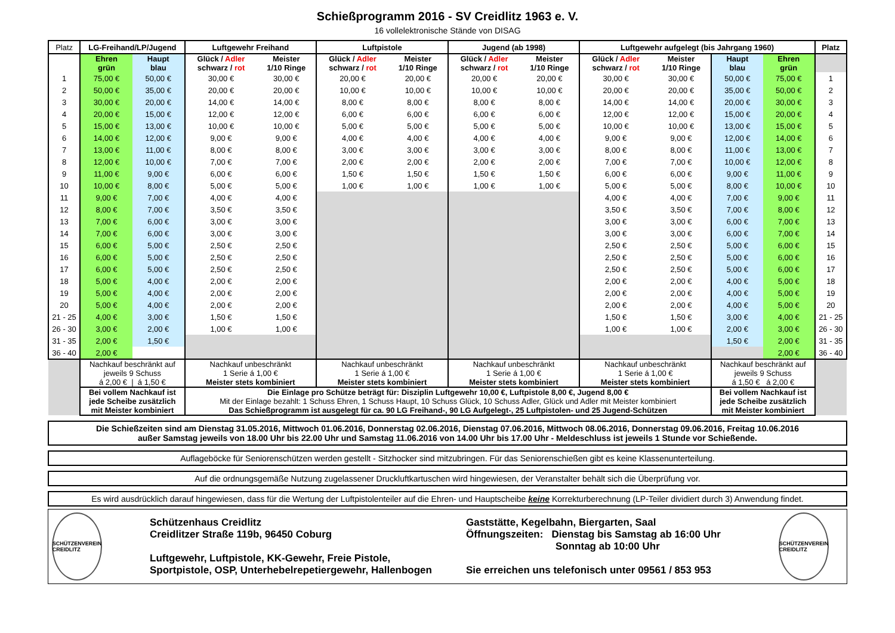Schießprogramm 2016 - SV Creidlitz 1963 e. V.
16 vollelektronische Stände von DISAG
| Platz | LG-Freihand/LP/Jugend | | Luftgewehr Freihand | | Luftpistole | | Jugend (ab 1998) | | Luftgewehr aufgelegt (bis Jahrgang 1960) | | | | Platz |
| --- | --- | --- | --- | --- | --- | --- | --- | --- | --- | --- | --- | --- | --- |
| | Ehren grün | Haupt blau | Glück / Adler schwarz / rot | Meister 1/10 Ringe | Glück / Adler schwarz / rot | Meister 1/10 Ringe | Glück / Adler schwarz / rot | Meister 1/10 Ringe | Glück / Adler schwarz / rot | Meister 1/10 Ringe | Haupt blau | Ehren grün | |
| 1 | 75,00 € | 50,00 € | 30,00 € | 30,00 € | 20,00 € | 20,00 € | 20,00 € | 20,00 € | 30,00 € | 30,00 € | 50,00 € | 75,00 € | 1 |
| 2 | 50,00 € | 35,00 € | 20,00 € | 20,00 € | 10,00 € | 10,00 € | 10,00 € | 10,00 € | 20,00 € | 20,00 € | 35,00 € | 50,00 € | 2 |
| 3 | 30,00 € | 20,00 € | 14,00 € | 14,00 € | 8,00 € | 8,00 € | 8,00 € | 8,00 € | 14,00 € | 14,00 € | 20,00 € | 30,00 € | 3 |
| 4 | 20,00 € | 15,00 € | 12,00 € | 12,00 € | 6,00 € | 6,00 € | 6,00 € | 6,00 € | 12,00 € | 12,00 € | 15,00 € | 20,00 € | 4 |
| 5 | 15,00 € | 13,00 € | 10,00 € | 10,00 € | 5,00 € | 5,00 € | 5,00 € | 5,00 € | 10,00 € | 10,00 € | 13,00 € | 15,00 € | 5 |
| 6 | 14,00 € | 12,00 € | 9,00 € | 9,00 € | 4,00 € | 4,00 € | 4,00 € | 4,00 € | 9,00 € | 9,00 € | 12,00 € | 14,00 € | 6 |
| 7 | 13,00 € | 11,00 € | 8,00 € | 8,00 € | 3,00 € | 3,00 € | 3,00 € | 3,00 € | 8,00 € | 8,00 € | 11,00 € | 13,00 € | 7 |
| 8 | 12,00 € | 10,00 € | 7,00 € | 7,00 € | 2,00 € | 2,00 € | 2,00 € | 2,00 € | 7,00 € | 7,00 € | 10,00 € | 12,00 € | 8 |
| 9 | 11,00 € | 9,00 € | 6,00 € | 6,00 € | 1,50 € | 1,50 € | 1,50 € | 1,50 € | 6,00 € | 6,00 € | 9,00 € | 11,00 € | 9 |
| 10 | 10,00 € | 8,00 € | 5,00 € | 5,00 € | 1,00 € | 1,00 € | 1,00 € | 1,00 € | 5,00 € | 5,00 € | 8,00 € | 10,00 € | 10 |
| 11 | 9,00 € | 7,00 € | 4,00 € | 4,00 € | | | | | 4,00 € | 4,00 € | 7,00 € | 9,00 € | 11 |
| 12 | 8,00 € | 7,00 € | 3,50 € | 3,50 € | | | | | 3,50 € | 3,50 € | 7,00 € | 8,00 € | 12 |
| 13 | 7,00 € | 6,00 € | 3,00 € | 3,00 € | | | | | 3,00 € | 3,00 € | 6,00 € | 7,00 € | 13 |
| 14 | 7,00 € | 6,00 € | 3,00 € | 3,00 € | | | | | 3,00 € | 3,00 € | 6,00 € | 7,00 € | 14 |
| 15 | 6,00 € | 5,00 € | 2,50 € | 2,50 € | | | | | 2,50 € | 2,50 € | 5,00 € | 6,00 € | 15 |
| 16 | 6,00 € | 5,00 € | 2,50 € | 2,50 € | | | | | 2,50 € | 2,50 € | 5,00 € | 6,00 € | 16 |
| 17 | 6,00 € | 5,00 € | 2,50 € | 2,50 € | | | | | 2,50 € | 2,50 € | 5,00 € | 6,00 € | 17 |
| 18 | 5,00 € | 4,00 € | 2,00 € | 2,00 € | | | | | 2,00 € | 2,00 € | 4,00 € | 5,00 € | 18 |
| 19 | 5,00 € | 4,00 € | 2,00 € | 2,00 € | | | | | 2,00 € | 2,00 € | 4,00 € | 5,00 € | 19 |
| 20 | 5,00 € | 4,00 € | 2,00 € | 2,00 € | | | | | 2,00 € | 2,00 € | 4,00 € | 5,00 € | 20 |
| 21 - 25 | 4,00 € | 3,00 € | 1,50 € | 1,50 € | | | | | 1,50 € | 1,50 € | 3,00 € | 4,00 € | 21 - 25 |
| 26 - 30 | 3,00 € | 2,00 € | 1,00 € | 1,00 € | | | | | 1,00 € | 1,00 € | 2,00 € | 3,00 € | 26 - 30 |
| 31 - 35 | 2,00 € | 1,50 € | | | | | | | | | 1,50 € | 2,00 € | 31 - 35 |
| 36 - 40 | 2,00 € | | | | | | | | | | | 2,00 € | 36 - 40 |
| | Nachkauf beschränkt auf jeweils 9 Schuss á 2,00 € / á 1,50 € | | Nachkauf unbeschränkt 1 Serie á 1,00 € Meister stets kombiniert | | Nachkauf unbeschränkt 1 Serie á 1,00 € Meister stets kombiniert | | Nachkauf unbeschränkt 1 Serie á 1,00 € Meister stets kombiniert | | Nachkauf unbeschränkt 1 Serie á 1,00 € Meister stets kombiniert | | Nachkauf beschränkt auf jeweils 9 Schuss á 1,50 € á 2,00 € | | |
| | Bei vollem Nachkauf ist jede Scheibe zusätzlich mit Meister kombiniert | | Die Einlage pro Schütze beträgt für: Disziplin Luftgewehr 10,00 €, Luftpistole 8,00 €, Jugend 8,00 € Mit der Einlage bezahlt: 1 Schuss Ehren, 1 Schuss Haupt, 10 Schuss Glück, 10 Schuss Adler, Glück und Adler mit Meister kombiniert Das Schießprogramm ist ausgelegt für ca. 90 LG Freihand-, 90 LG Aufgelegt-, 25 Luftpistolen- und 25 Jugend-Schützen | | | | | | | | Bei vollem Nachkauf ist jede Scheibe zusätzlich mit Meister kombiniert | | |
Die Schießzeiten sind am Dienstag 31.05.2016, Mittwoch 01.06.2016, Donnerstag 02.06.2016, Dienstag 07.06.2016, Mittwoch 08.06.2016, Donnerstag 09.06.2016, Freitag 10.06.2016
außer Samstag jeweils von 18.00 Uhr bis 22.00 Uhr und Samstag 11.06.2016 von 14.00 Uhr bis 17.00 Uhr - Meldeschluss ist jeweils 1 Stunde vor Schießende.
Auflageböcke für Seniorenschützen werden gestellt - Sitzhocker sind mitzubringen. Für das Seniorenschießen gibt es keine Klassenunterteilung.
Auf die ordnungsgemäße Nutzung zugelassener Druckluftkartuschen wird hingewiesen, der Veranstalter behält sich die Überprüfung vor.
Es wird ausdrücklich darauf hingewiesen, dass für die Wertung der Luftpistolenteiler auf die Ehren- und Hauptscheibe keine Korrekturberechnung (LP-Teiler dividiert durch 3) Anwendung findet.
SCHÜTZENVEREIN CREIDLITZ
Schützenhaus Creidlitz
Creidlitzer Straße 119b, 96450 Coburg
Luftgewehr, Luftpistole, KK-Gewehr, Freie Pistole,
Sportpistole, OSP, Unterhebelrepetiergewehr, Hallenbogen
Gaststätte, Kegelbahn, Biergarten, Saal
Öffnungszeiten: Dienstag bis Samstag ab 16:00 Uhr
Sonntag ab 10:00 Uhr
Sie erreichen uns telefonisch unter 09561 / 853 953
SCHÜTZENVEREIN CREIDLITZ